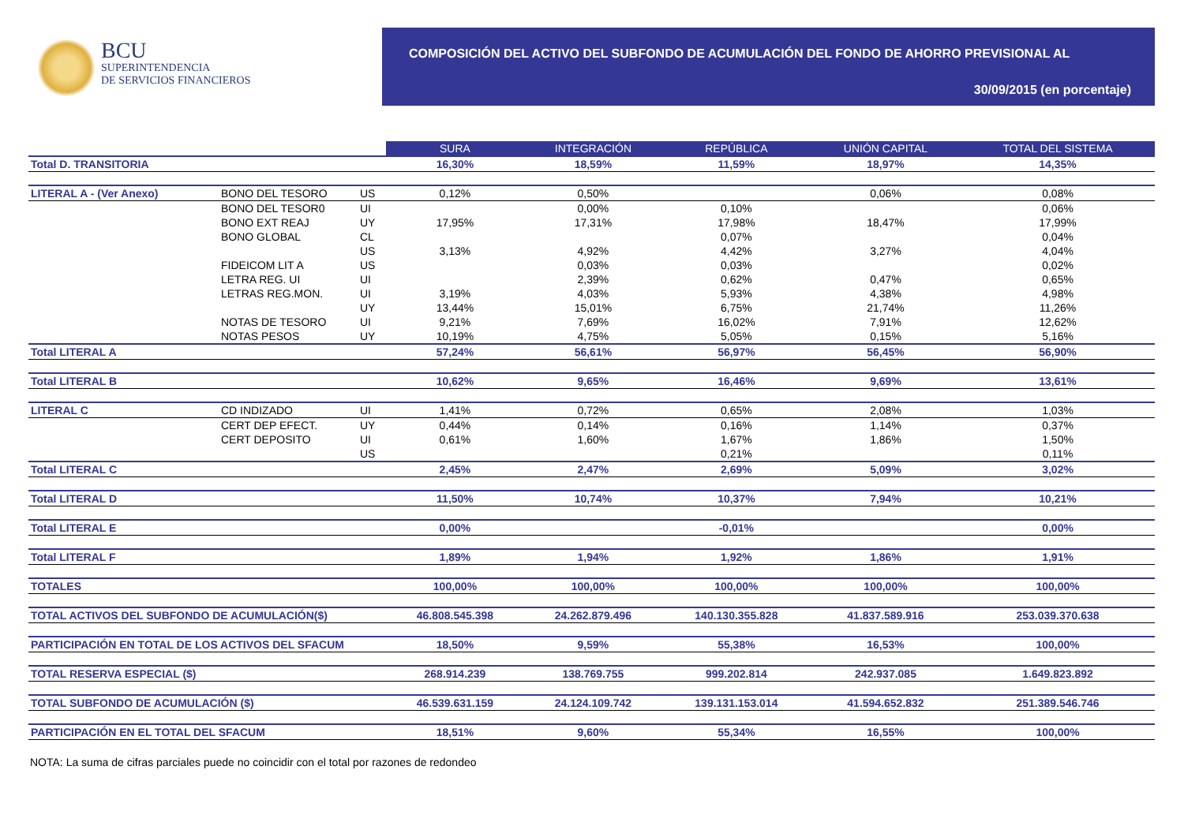BCU
SUPERINTENDENCIA
DE SERVICIOS FINANCIEROS
COMPOSICIÓN DEL ACTIVO DEL SUBFONDO DE ACUMULACIÓN DEL FONDO DE AHORRO PREVISIONAL AL
30/09/2015 (en porcentaje)
| | | | SURA | INTEGRACIÓN | REPÚBLICA | UNIÓN CAPITAL | TOTAL DEL SISTEMA |
| Total D. TRANSITORIA | | | 16,30% | 18,59% | 11,59% | 18,97% | 14,35% |
| LITERAL A - (Ver Anexo) | BONO DEL TESORO | US | 0,12% | 0,50% | | 0,06% | 0,08% |
| | BONO DEL TESOR0 | UI | | 0,00% | 0,10% | | 0,06% |
| | BONO EXT REAJ | UY | 17,95% | 17,31% | 17,98% | 18,47% | 17,99% |
| | BONO GLOBAL | CL | | | 0,07% | | 0,04% |
| | | US | 3,13% | 4,92% | 4,42% | 3,27% | 4,04% |
| | FIDEICOM LIT A | US | | 0,03% | 0,03% | | 0,02% |
| | LETRA REG. UI | UI | | 2,39% | 0,62% | 0,47% | 0,65% |
| | LETRAS REG.MON. | UI | 3,19% | 4,03% | 5,93% | 4,38% | 4,98% |
| | | UY | 13,44% | 15,01% | 6,75% | 21,74% | 11,26% |
| | NOTAS DE TESORO | UI | 9,21% | 7,69% | 16,02% | 7,91% | 12,62% |
| | NOTAS PESOS | UY | 10,19% | 4,75% | 5,05% | 0,15% | 5,16% |
| Total LITERAL A | | | 57,24% | 56,61% | 56,97% | 56,45% | 56,90% |
| Total LITERAL B | | | 10,62% | 9,65% | 16,46% | 9,69% | 13,61% |
| LITERAL C | CD INDIZADO | UI | 1,41% | 0,72% | 0,65% | 2,08% | 1,03% |
| | CERT DEP EFECT. | UY | 0,44% | 0,14% | 0,16% | 1,14% | 0,37% |
| | CERT DEPOSITO | UI | 0,61% | 1,60% | 1,67% | 1,86% | 1,50% |
| | | US | | | 0,21% | | 0,11% |
| Total LITERAL C | | | 2,45% | 2,47% | 2,69% | 5,09% | 3,02% |
| Total LITERAL D | | | 11,50% | 10,74% | 10,37% | 7,94% | 10,21% |
| Total LITERAL E | | | 0,00% | | -0,01% | | 0,00% |
| Total LITERAL F | | | 1,89% | 1,94% | 1,92% | 1,86% | 1,91% |
| TOTALES | | | 100,00% | 100,00% | 100,00% | 100,00% | 100,00% |
| TOTAL ACTIVOS DEL SUBFONDO DE ACUMULACIÓN($) | | | 46.808.545.398 | 24.262.879.496 | 140.130.355.828 | 41.837.589.916 | 253.039.370.638 |
| PARTICIPACIÓN EN TOTAL DE LOS ACTIVOS DEL SFACUM | | | 18,50% | 9,59% | 55,38% | 16,53% | 100,00% |
| TOTAL RESERVA ESPECIAL ($) | | | 268.914.239 | 138.769.755 | 999.202.814 | 242.937.085 | 1.649.823.892 |
| TOTAL SUBFONDO DE ACUMULACIÓN ($) | | | 46.539.631.159 | 24.124.109.742 | 139.131.153.014 | 41.594.652.832 | 251.389.546.746 |
| PARTICIPACIÓN EN EL TOTAL DEL SFACUM | | | 18,51% | 9,60% | 55,34% | 16,55% | 100,00% |
NOTA: La suma de cifras parciales puede no coincidir con el total por razones de redondeo